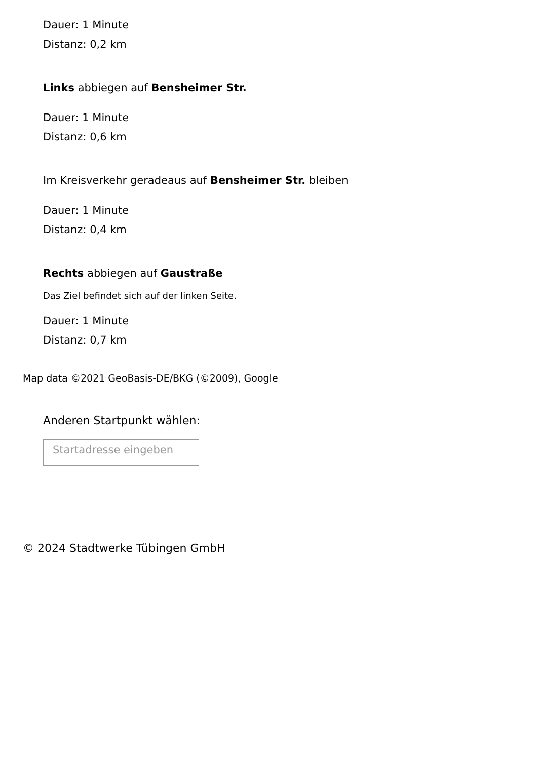Dauer: 1 Minute
Distanz: 0,2 km
Links abbiegen auf Bensheimer Str.
Dauer: 1 Minute
Distanz: 0,6 km
Im Kreisverkehr geradeaus auf Bensheimer Str. bleiben
Dauer: 1 Minute
Distanz: 0,4 km
Rechts abbiegen auf Gaustraße
Das Ziel befindet sich auf der linken Seite.
Dauer: 1 Minute
Distanz: 0,7 km
Map data ©2021 GeoBasis-DE/BKG (©2009), Google
Anderen Startpunkt wählen:
Startadresse eingeben
© 2024 Stadtwerke Tübingen GmbH